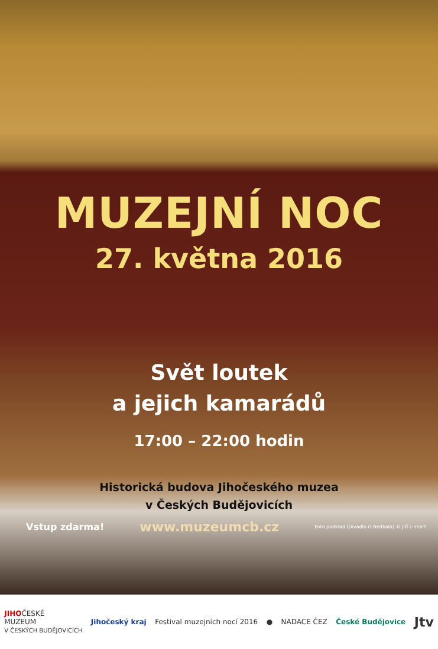MUZEJNÍ NOC
27. května 2016
Svět loutek
a jejich kamarádů
17:00 – 22:00 hodin
Historická budova Jihočeského muzea
v Českých Budějovicích
Vstup zdarma! www.muzeumcb.cz Foto podklad (Divadlo O.Nedbala) © Jiří Linhart
JIHOČESKÉ
MUZEUM
V ČESKÝCH BUDĚJOVICÍCH Jihočeský kraj Festival muzejních nocí 2016 ● NADACE ČEZ České Budějovice Jtv